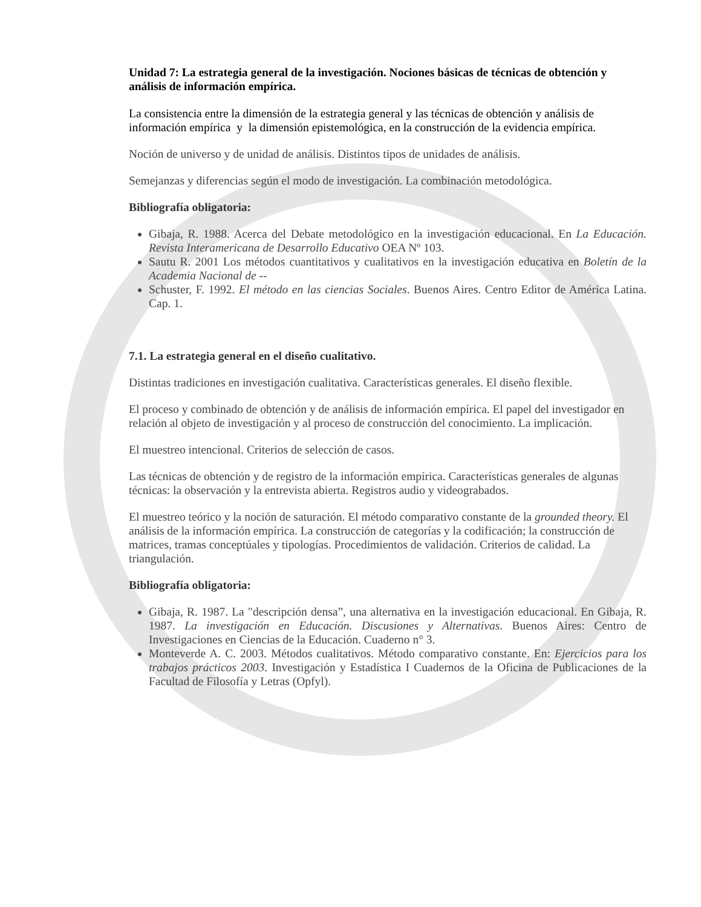Unidad 7: La estrategia general de la investigación. Nociones básicas de técnicas de obtención y análisis de información empírica.
La consistencia entre la dimensión de la estrategia general y las técnicas de obtención y análisis de información empírica y la dimensión epistemológica, en la construcción de la evidencia empírica.
Noción de universo y de unidad de análisis. Distintos tipos de unidades de análisis.
Semejanzas y diferencias según el modo de investigación. La combinación metodológica.
Bibliografía obligatoria:
Gibaja, R. 1988. Acerca del Debate metodológico en la investigación educacional. En La Educación. Revista Interamericana de Desarrollo Educativo OEA Nº 103.
Sautu R. 2001 Los métodos cuantitativos y cualitativos en la investigación educativa en Boletín de la Academia Nacional de --
Schuster, F. 1992. El método en las ciencias Sociales. Buenos Aires. Centro Editor de América Latina. Cap. 1.
7.1. La estrategia general en el diseño cualitativo.
Distintas tradiciones en investigación cualitativa. Características generales. El diseño flexible.
El proceso y combinado de obtención y de análisis de información empírica. El papel del investigador en relación al objeto de investigación y al proceso de construcción del conocimiento. La implicación.
El muestreo intencional. Criterios de selección de casos.
Las técnicas de obtención y de registro de la información empírica. Características generales de algunas técnicas: la observación y la entrevista abierta. Registros audio y videograbados.
El muestreo teórico y la noción de saturación. El método comparativo constante de la grounded theory. El análisis de la información empírica. La construcción de categorías y la codificación; la construcción de matrices, tramas conceptúales y tipologías. Procedimientos de validación. Criterios de calidad. La triangulación.
Bibliografía obligatoria:
Gibaja, R. 1987. La "descripción densa”, una alternativa en la investigación educacional. En Gibaja, R. 1987. La investigación en Educación. Discusiones y Alternativas. Buenos Aires: Centro de Investigaciones en Ciencias de la Educación. Cuaderno n° 3.
Monteverde A. C. 2003. Métodos cualitativos. Método comparativo constante. En: Ejercicios para los trabajos prácticos 2003. Investigación y Estadística I Cuadernos de la Oficina de Publicaciones de la Facultad de Filosofía y Letras (Opfyl).